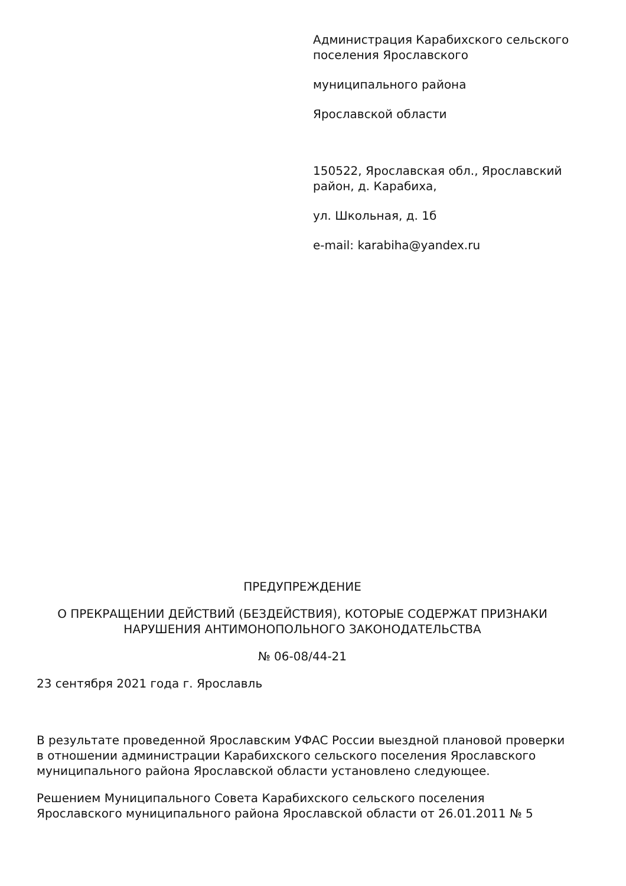Администрация Карабихского сельского поселения Ярославского
муниципального района
Ярославской области
150522, Ярославская обл., Ярославский район, д. Карабиха,
ул. Школьная, д. 1б
e-mail: karabiha@yandex.ru
ПРЕДУПРЕЖДЕНИЕ
О ПРЕКРАЩЕНИИ ДЕЙСТВИЙ (БЕЗДЕЙСТВИЯ), КОТОРЫЕ СОДЕРЖАТ ПРИЗНАКИ НАРУШЕНИЯ АНТИМОНОПОЛЬНОГО ЗАКОНОДАТЕЛЬСТВА
№ 06-08/44-21
23 сентября 2021 года г. Ярославль
В результате проведенной Ярославским УФАС России выездной плановой проверки в отношении администрации Карабихского сельского поселения Ярославского муниципального района Ярославской области установлено следующее.
Решением Муниципального Совета Карабихского сельского поселения Ярославского муниципального района Ярославской области от 26.01.2011 № 5